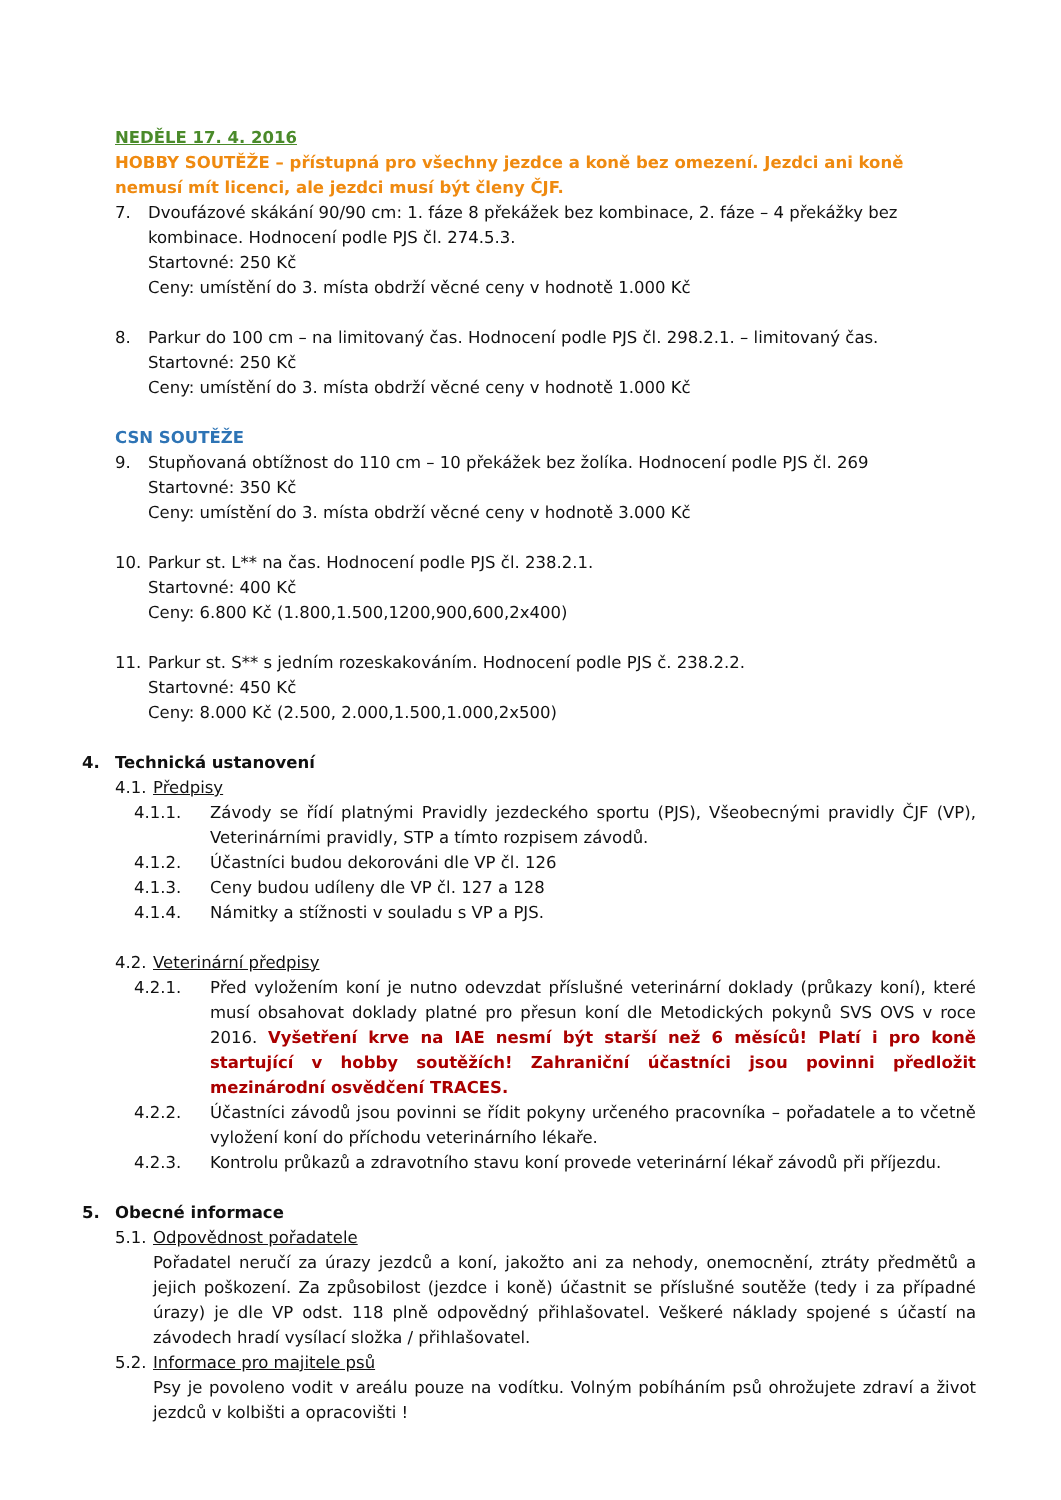NEDĚLE 17. 4. 2016
HOBBY SOUTĚŽE – přístupná pro všechny jezdce a koně bez omezení. Jezdci ani koně nemusí mít licenci, ale jezdci musí být členy ČJF.
7. Dvoufázové skákání 90/90 cm: 1. fáze 8 překážek bez kombinace, 2. fáze – 4 překážky bez kombinace. Hodnocení podle PJS čl. 274.5.3.
Startovné: 250 Kč
Ceny: umístění do 3. místa obdrží věcné ceny v hodnotě 1.000 Kč
8. Parkur do 100 cm – na limitovaný čas. Hodnocení podle PJS čl. 298.2.1. – limitovaný čas.
Startovné: 250 Kč
Ceny: umístění do 3. místa obdrží věcné ceny v hodnotě 1.000 Kč
CSN SOUTĚŽE
9. Stupňovaná obtížnost do 110 cm – 10 překážek bez žolíka. Hodnocení podle PJS čl. 269
Startovné: 350 Kč
Ceny: umístění do 3. místa obdrží věcné ceny v hodnotě 3.000 Kč
10. Parkur st. L** na čas. Hodnocení podle PJS čl. 238.2.1.
Startovné: 400 Kč
Ceny: 6.800 Kč (1.800,1.500,1200,900,600,2x400)
11. Parkur st. S** s jedním rozeskakováním. Hodnocení podle PJS č. 238.2.2.
Startovné: 450 Kč
Ceny: 8.000 Kč (2.500, 2.000,1.500,1.000,2x500)
4. Technická ustanovení
4.1. Předpisy
4.1.1. Závody se řídí platnými Pravidly jezdeckého sportu (PJS), Všeobecnými pravidly ČJF (VP), Veterinárními pravidly, STP a tímto rozpisem závodů.
4.1.2. Účastníci budou dekorováni dle VP čl. 126
4.1.3. Ceny budou udíleny dle VP čl. 127 a 128
4.1.4. Námitky a stížnosti v souladu s VP a PJS.
4.2. Veterinární předpisy
4.2.1. Před vyložením koní je nutno odevzdat příslušné veterinární doklady (průkazy koní), které musí obsahovat doklady platné pro přesun koní dle Metodických pokynů SVS OVS v roce 2016. Vyšetření krve na IAE nesmí být starší než 6 měsíců! Platí i pro koně startující v hobby soutěžích! Zahraniční účastníci jsou povinni předložit mezinárodní osvědčení TRACES.
4.2.2. Účastníci závodů jsou povinni se řídit pokyny určeného pracovníka – pořadatele a to včetně vyložení koní do příchodu veterinárního lékaře.
4.2.3. Kontrolu průkazů a zdravotního stavu koní provede veterinární lékař závodů při příjezdu.
5. Obecné informace
5.1. Odpovědnost pořadatele
Pořadatel neručí za úrazy jezdců a koní, jakožto ani za nehody, onemocnění, ztráty předmětů a jejich poškození. Za způsobilost (jezdce i koně) účastnit se příslušné soutěže (tedy i za případné úrazy) je dle VP odst. 118 plně odpovědný přihlašovatel. Veškeré náklady spojené s účastí na závodech hradí vysílací složka / přihlašovatel.
5.2. Informace pro majitele psů
Psy je povoleno vodit v areálu pouze na vodítku. Volným pobíháním psů ohrožujete zdraví a život jezdců v kolbišti a opracovišti !